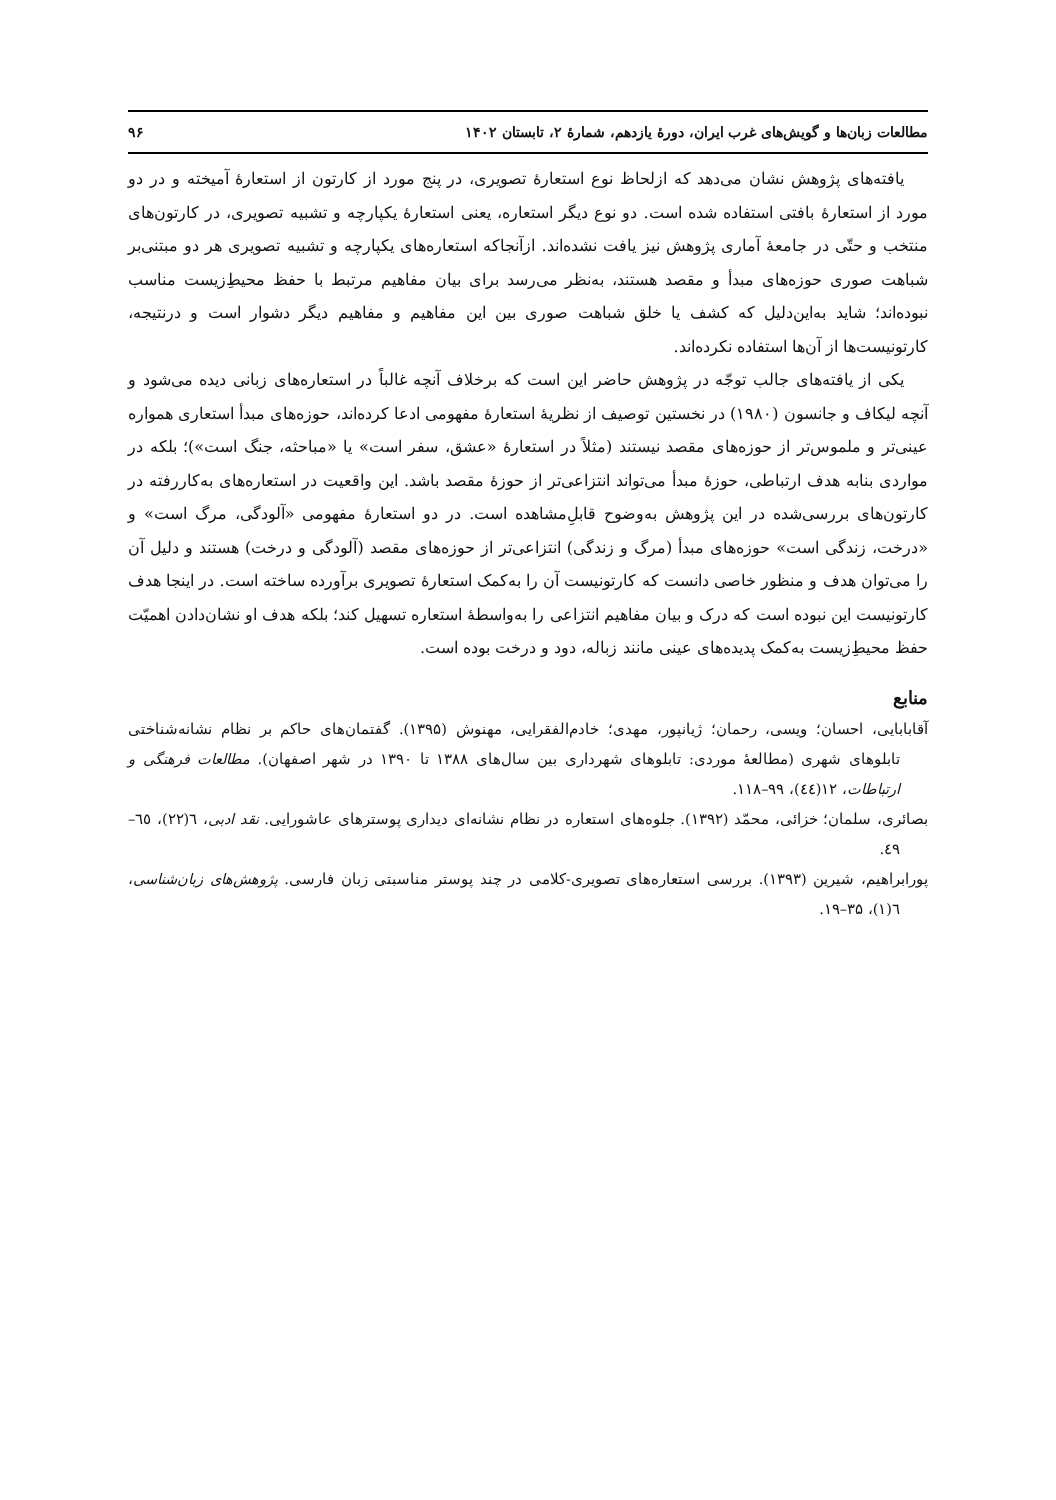مطالعات زبان‌ها و گویش‌های غرب ایران، دورهٔ یازدهم، شمارهٔ ۲، تابستان ۱۴۰۲ ۹۶
یافته‌های پژوهش نشان می‌دهد که ازلحاظ نوع استعارهٔ تصویری، در پنج مورد از کارتون از استعارهٔ آمیخته و در دو مورد از استعارهٔ بافتی استفاده شده است. دو نوع دیگر استعاره، یعنی استعارهٔ یکپارچه و تشبیه تصویری، در کارتون‌های منتخب و حتّی در جامعهٔ آماری پژوهش نیز یافت نشده‌اند. ازآنجاکه استعاره‌های یکپارچه و تشبیه تصویری هر دو مبتنی‌بر شباهت صوری حوزه‌های مبدأ و مقصد هستند، به‌نظر می‌رسد برای بیان مفاهیم مرتبط با حفظ محیطِ‌زیست مناسب نبوده‌اند؛ شاید به‌این‌دلیل که کشف یا خلق شباهت صوری بین این مفاهیم و مفاهیم دیگر دشوار است و درنتیجه، کارتونیست‌ها از آن‌ها استفاده نکرده‌اند.
یکی از یافته‌های جالب توجّه در پژوهش حاضر این است که برخلاف آنچه غالباً در استعاره‌های زبانی دیده می‌شود و آنچه لیکاف و جانسون (۱۹۸۰) در نخستین توصیف از نظریهٔ استعارهٔ مفهومی ادعا کرده‌اند، حوزه‌های مبدأ استعاری همواره عینی‌تر و ملموس‌تر از حوزه‌های مقصد نیستند (مثلاً در استعارهٔ «عشق، سفر است» یا «مباحثه، جنگ است»)؛ بلکه در مواردی بنابه هدف ارتباطی، حوزهٔ مبدأ می‌تواند انتزاعی‌تر از حوزهٔ مقصد باشد. این واقعیت در استعاره‌های به‌کاررفته در کارتون‌های بررسی‌شده در این پژوهش به‌وضوح قابلِ‌مشاهده است. در دو استعارهٔ مفهومی «آلودگی، مرگ است» و «درخت، زندگی است» حوزه‌های مبدأ (مرگ و زندگی) انتزاعی‌تر از حوزه‌های مقصد (آلودگی و درخت) هستند و دلیل آن را می‌توان هدف و منظور خاصی دانست که کارتونیست آن را به‌کمک استعارهٔ تصویری برآورده ساخته است. در اینجا هدف کارتونیست این نبوده است که درک و بیان مفاهیم انتزاعی را به‌واسطهٔ استعاره تسهیل کند؛ بلکه هدف او نشان‌دادن اهمیّت حفظ محیطِ‌زیست به‌کمک پدیده‌های عینی مانند زباله، دود و درخت بوده است.
منابع
آقابابایی، احسان؛ ویسی، رحمان؛ ژیانپور، مهدی؛ خادم‌الفقرایی، مهنوش (۱۳۹۵). گفتمان‌های حاکم بر نظام نشانه‌شناختی تابلوهای شهری (مطالعهٔ موردی: تابلوهای شهرداری بین سال‌های ۱۳۸۸ تا ۱۳۹۰ در شهر اصفهان). مطالعات فرهنگی و ارتباطات، ۱۲(٤٤)، ۹۹–۱۱۸.
بصائری، سلمان؛ خزائی، محمّد (۱۳۹۲). جلوه‌های استعاره در نظام نشانه‌ای دیداری پوسترهای عاشورایی. نقد ادبی، ٦(۲۲)، ٦٥–٤٩.
پورابراهیم، شیرین (۱۳۹۳). بررسی استعاره‌های تصویری-کلامی در چند پوستر مناسبتی زبان فارسی. پژوهش‌های زبان‌شناسی، ٦(۱)، ۳۵–۱۹.